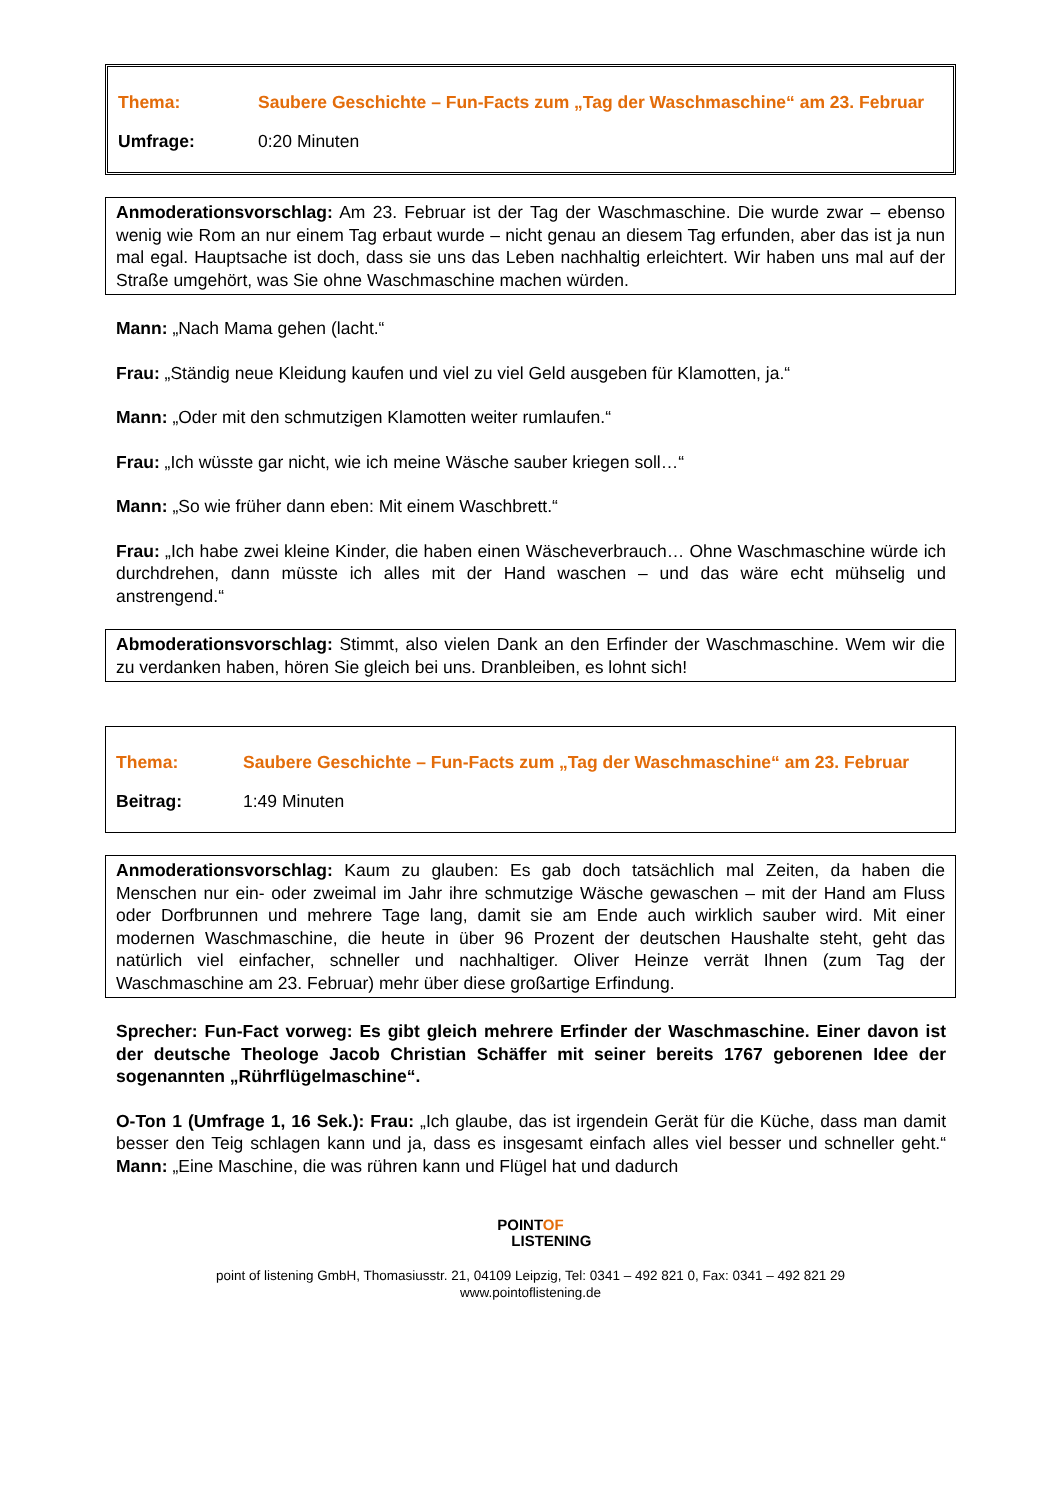Thema: Saubere Geschichte – Fun-Facts zum „Tag der Waschmaschine“ am 23. Februar
Umfrage: 0:20 Minuten
Anmoderationsvorschlag: Am 23. Februar ist der Tag der Waschmaschine. Die wurde zwar – ebenso wenig wie Rom an nur einem Tag erbaut wurde – nicht genau an diesem Tag erfunden, aber das ist ja nun mal egal. Hauptsache ist doch, dass sie uns das Leben nachhaltig erleichtert. Wir haben uns mal auf der Straße umgehört, was Sie ohne Waschmaschine machen würden.
Mann: „Nach Mama gehen (lacht.“
Frau: „Ständig neue Kleidung kaufen und viel zu viel Geld ausgeben für Klamotten, ja.“
Mann: „Oder mit den schmutzigen Klamotten weiter rumlaufen.“
Frau: „Ich wüsste gar nicht, wie ich meine Wäsche sauber kriegen soll…“
Mann: „So wie früher dann eben: Mit einem Waschbrett.“
Frau: „Ich habe zwei kleine Kinder, die haben einen Wäscheverbrauch… Ohne Waschmaschine würde ich durchdrehen, dann müsste ich alles mit der Hand waschen – und das wäre echt mühselig und anstrengend.“
Abmoderationsvorschlag: Stimmt, also vielen Dank an den Erfinder der Waschmaschine. Wem wir die zu verdanken haben, hören Sie gleich bei uns. Dranbleiben, es lohnt sich!
Thema: Saubere Geschichte – Fun-Facts zum „Tag der Waschmaschine“ am 23. Februar
Beitrag: 1:49 Minuten
Anmoderationsvorschlag: Kaum zu glauben: Es gab doch tatsächlich mal Zeiten, da haben die Menschen nur ein- oder zweimal im Jahr ihre schmutzige Wäsche gewaschen – mit der Hand am Fluss oder Dorfbrunnen und mehrere Tage lang, damit sie am Ende auch wirklich sauber wird. Mit einer modernen Waschmaschine, die heute in über 96 Prozent der deutschen Haushalte steht, geht das natürlich viel einfacher, schneller und nachhaltiger. Oliver Heinze verrät Ihnen (zum Tag der Waschmaschine am 23. Februar) mehr über diese großartige Erfindung.
Sprecher: Fun-Fact vorweg: Es gibt gleich mehrere Erfinder der Waschmaschine. Einer davon ist der deutsche Theologe Jacob Christian Schäffer mit seiner bereits 1767 geborenen Idee der sogenannten „Rührflügelmaschine“.
O-Ton 1 (Umfrage 1, 16 Sek.): Frau: „Ich glaube, das ist irgendein Gerät für die Küche, dass man damit besser den Teig schlagen kann und ja, dass es insgesamt einfach alles viel besser und schneller geht.“ Mann: „Eine Maschine, die was rühren kann und Flügel hat und dadurch
POINTOF
LISTENING
point of listening GmbH, Thomasiusstr. 21, 04109 Leipzig, Tel: 0341 – 492 821 0, Fax: 0341 – 492 821 29
www.pointoflistening.de